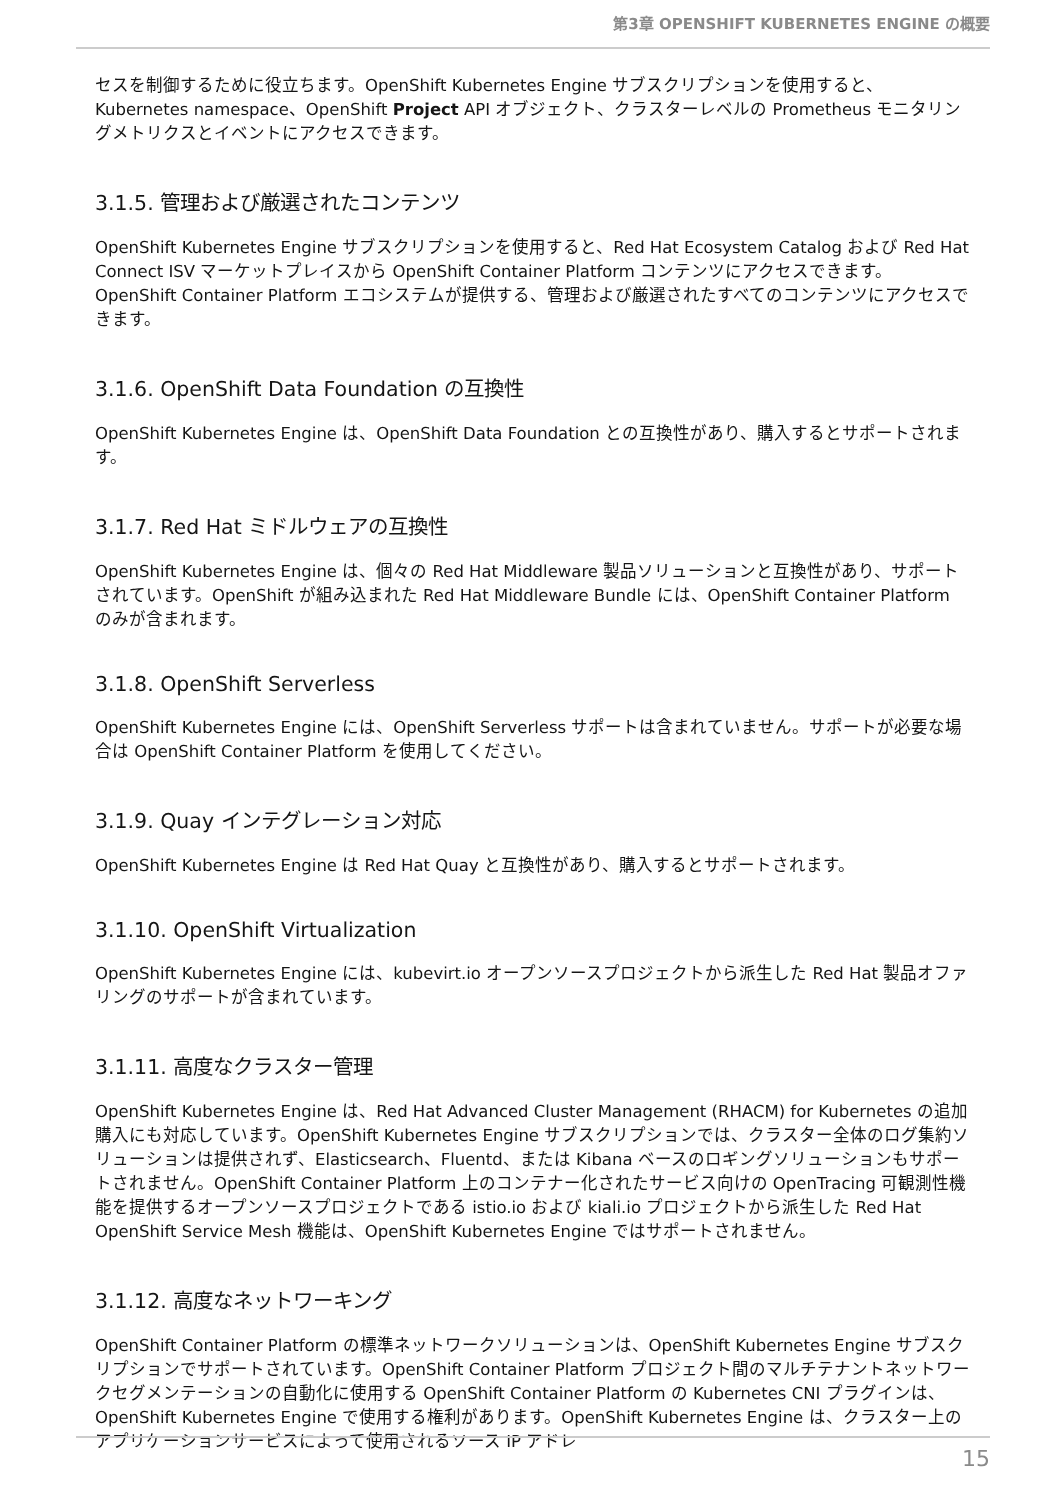第3章 OPENSHIFT KUBERNETES ENGINE の概要
セスを制御するために役立ちます。OpenShift Kubernetes Engine サブスクリプションを使用すると、Kubernetes namespace、OpenShift Project API オブジェクト、クラスターレベルの Prometheus モニタリングメトリクスとイベントにアクセスできます。
3.1.5. 管理および厳選されたコンテンツ
OpenShift Kubernetes Engine サブスクリプションを使用すると、Red Hat Ecosystem Catalog および Red Hat Connect ISV マーケットプレイスから OpenShift Container Platform コンテンツにアクセスできます。OpenShift Container Platform エコシステムが提供する、管理および厳選されたすべてのコンテンツにアクセスできます。
3.1.6. OpenShift Data Foundation の互換性
OpenShift Kubernetes Engine は、OpenShift Data Foundation との互換性があり、購入するとサポートされます。
3.1.7. Red Hat ミドルウェアの互換性
OpenShift Kubernetes Engine は、個々の Red Hat Middleware 製品ソリューションと互換性があり、サポートされています。OpenShift が組み込まれた Red Hat Middleware Bundle には、OpenShift Container Platform のみが含まれます。
3.1.8. OpenShift Serverless
OpenShift Kubernetes Engine には、OpenShift Serverless サポートは含まれていません。サポートが必要な場合は OpenShift Container Platform を使用してください。
3.1.9. Quay インテグレーション対応
OpenShift Kubernetes Engine は Red Hat Quay と互換性があり、購入するとサポートされます。
3.1.10. OpenShift Virtualization
OpenShift Kubernetes Engine には、kubevirt.io オープンソースプロジェクトから派生した Red Hat 製品オファリングのサポートが含まれています。
3.1.11. 高度なクラスター管理
OpenShift Kubernetes Engine は、Red Hat Advanced Cluster Management (RHACM) for Kubernetes の追加購入にも対応しています。OpenShift Kubernetes Engine サブスクリプションでは、クラスター全体のログ集約ソリューションは提供されず、Elasticsearch、Fluentd、または Kibana ベースのロギングソリューションもサポートされません。OpenShift Container Platform 上のコンテナー化されたサービス向けの OpenTracing 可観測性機能を提供するオープンソースプロジェクトである istio.io および kiali.io プロジェクトから派生した Red Hat OpenShift Service Mesh 機能は、OpenShift Kubernetes Engine ではサポートされません。
3.1.12. 高度なネットワーキング
OpenShift Container Platform の標準ネットワークソリューションは、OpenShift Kubernetes Engine サブスクリプションでサポートされています。OpenShift Container Platform プロジェクト間のマルチテナントネットワークセグメンテーションの自動化に使用する OpenShift Container Platform の Kubernetes CNI プラグインは、OpenShift Kubernetes Engine で使用する権利があります。OpenShift Kubernetes Engine は、クラスター上のアプリケーションサービスによって使用されるソース IP アドレ
15